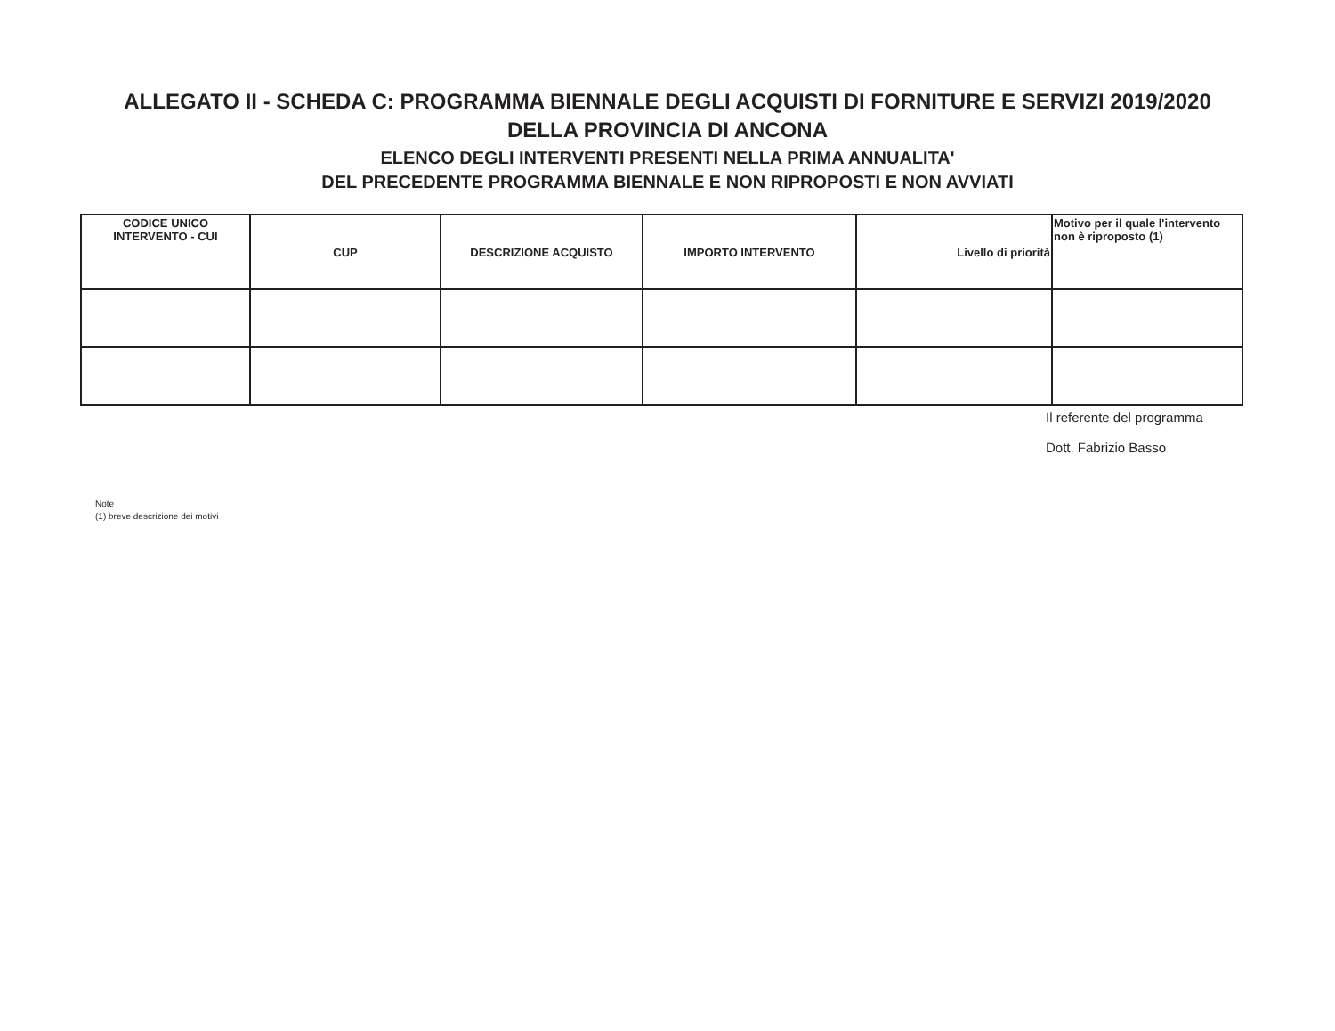ALLEGATO II - SCHEDA C: PROGRAMMA BIENNALE DEGLI ACQUISTI DI FORNITURE E SERVIZI 2019/2020
DELLA PROVINCIA DI ANCONA
ELENCO DEGLI INTERVENTI PRESENTI NELLA PRIMA ANNUALITA'
DEL PRECEDENTE PROGRAMMA BIENNALE E NON RIPROPOSTI E NON AVVIATI
| CODICE UNICO INTERVENTO - CUI | CUP | DESCRIZIONE ACQUISTO | IMPORTO INTERVENTO | Livello di priorità | Motivo per il quale l'intervento non è riproposto (1) |
| --- | --- | --- | --- | --- | --- |
Il referente del programma
Dott. Fabrizio Basso
Note
(1) breve descrizione dei motivi